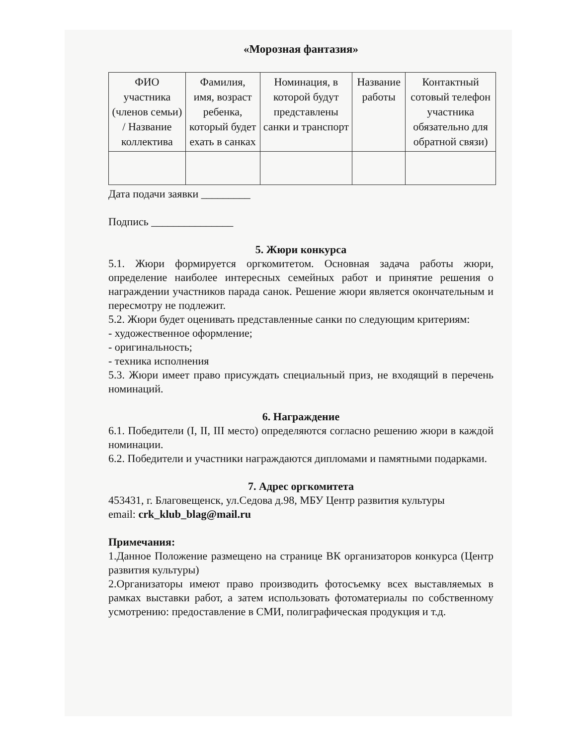«Морозная фантазия»
| ФИО участника (членов семьи) / Название коллектива | Фамилия, имя, возраст ребенка, который будет ехать в санках | Номинация, в которой будут представлены санки и транспорт | Название работы | Контактный сотовый телефон участника обязательно для обратной связи) |
Дата подачи заявки _________
Подпись _______________
5. Жюри конкурса
5.1. Жюри формируется оргкомитетом. Основная задача работы жюри, определение наиболее интересных семейных работ и принятие решения о награждении участников парада санок. Решение жюри является окончательным и пересмотру не подлежит.
5.2. Жюри будет оценивать представленные санки по следующим критериям:
- художественное оформление;
- оригинальность;
- техника исполнения
5.3. Жюри имеет право присуждать специальный приз, не входящий в перечень номинаций.
6. Награждение
6.1. Победители (I, II, III место) определяются согласно решению жюри в каждой номинации.
6.2. Победители и участники награждаются дипломами и памятными подарками.
7. Адрес оргкомитета
453431, г. Благовещенск, ул.Седова д.98, МБУ Центр развития культуры
email: crk_klub_blag@mail.ru
Примечания:
1.Данное Положение размещено на странице ВК организаторов конкурса (Центр развития культуры)
2.Организаторы имеют право производить фотосъемку всех выставляемых в рамках выставки работ, а затем использовать фотоматериалы по собственному усмотрению: предоставление в СМИ, полиграфическая продукция и т.д.